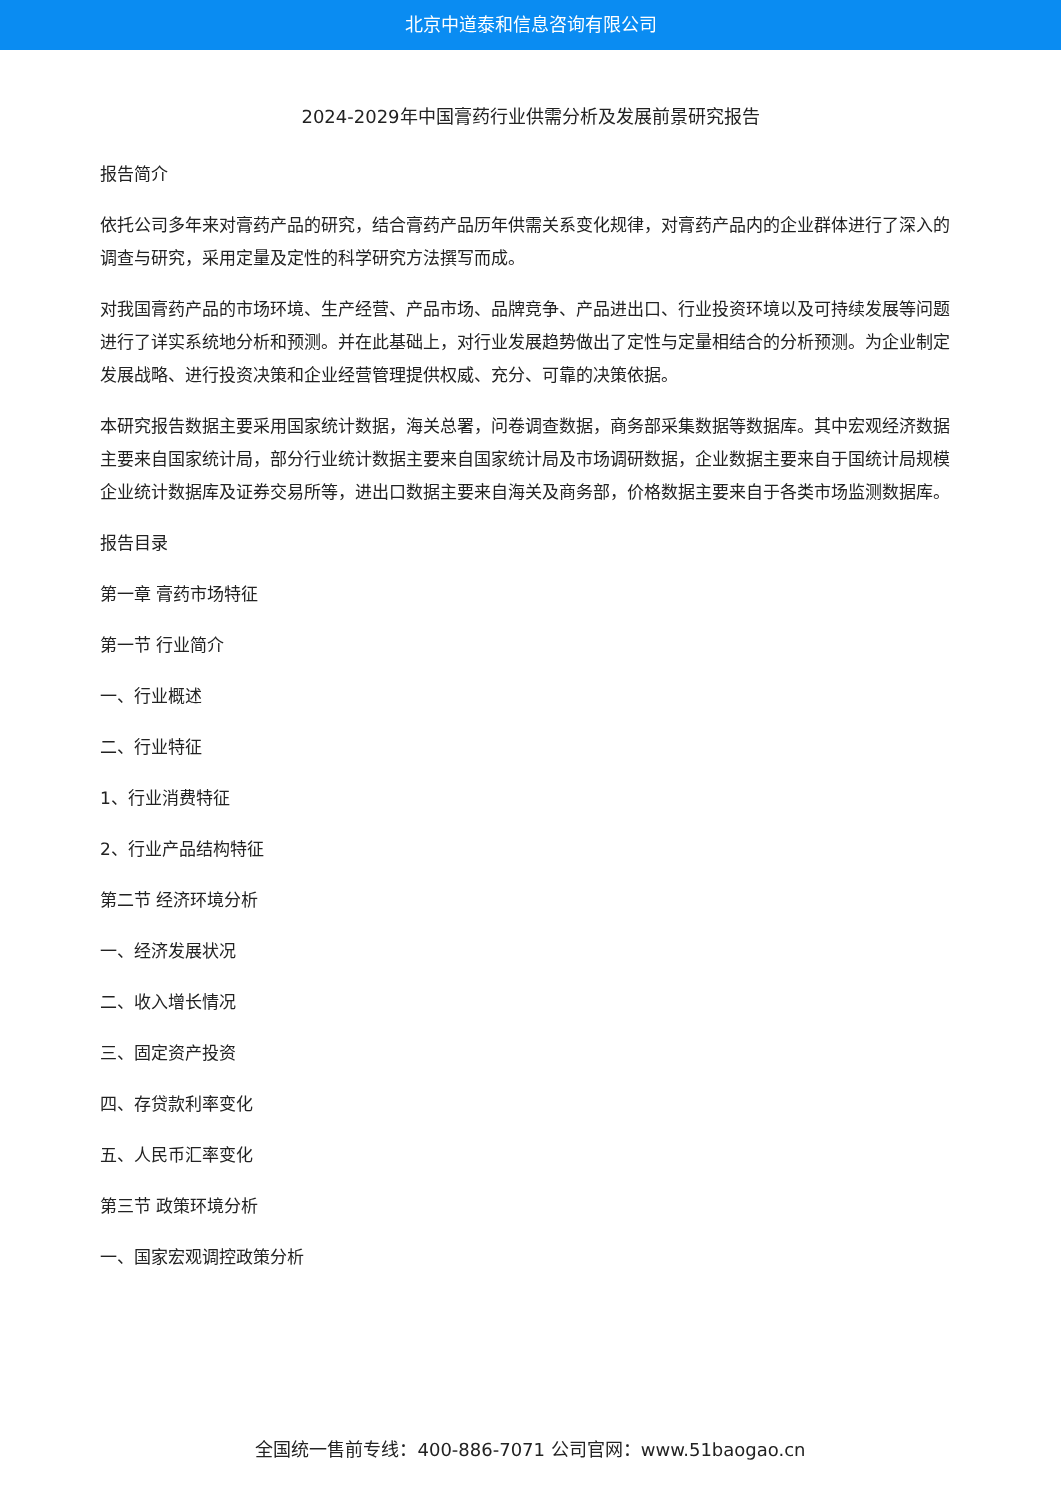北京中道泰和信息咨询有限公司
2024-2029年中国膏药行业供需分析及发展前景研究报告
报告简介
依托公司多年来对膏药产品的研究，结合膏药产品历年供需关系变化规律，对膏药产品内的企业群体进行了深入的调查与研究，采用定量及定性的科学研究方法撰写而成。
对我国膏药产品的市场环境、生产经营、产品市场、品牌竞争、产品进出口、行业投资环境以及可持续发展等问题进行了详实系统地分析和预测。并在此基础上，对行业发展趋势做出了定性与定量相结合的分析预测。为企业制定发展战略、进行投资决策和企业经营管理提供权威、充分、可靠的决策依据。
本研究报告数据主要采用国家统计数据，海关总署，问卷调查数据，商务部采集数据等数据库。其中宏观经济数据主要来自国家统计局，部分行业统计数据主要来自国家统计局及市场调研数据，企业数据主要来自于国统计局规模企业统计数据库及证券交易所等，进出口数据主要来自海关及商务部，价格数据主要来自于各类市场监测数据库。
报告目录
第一章 膏药市场特征
第一节 行业简介
一、行业概述
二、行业特征
1、行业消费特征
2、行业产品结构特征
第二节 经济环境分析
一、经济发展状况
二、收入增长情况
三、固定资产投资
四、存贷款利率变化
五、人民币汇率变化
第三节 政策环境分析
一、国家宏观调控政策分析
全国统一售前专线：400-886-7071 公司官网：www.51baogao.cn